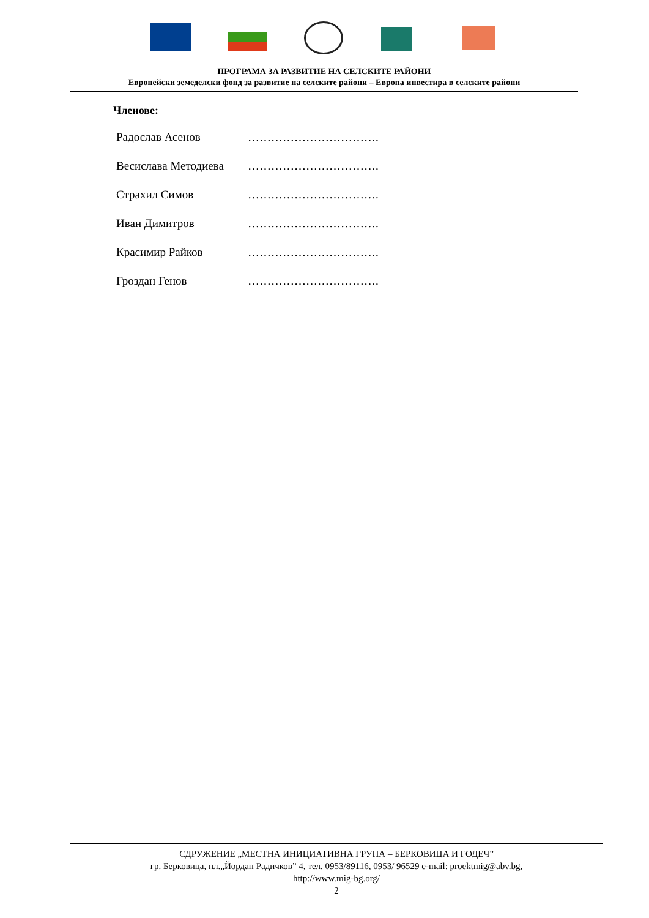ПРОГРАМА ЗА РАЗВИТИЕ НА СЕЛСКИТЕ РАЙОНИ
Европейски земеделски фонд за развитие на селските райони – Европа инвестира в селските райони
Членове:
Радослав Асенов …………………………….
Весислава Методиева …………………………….
Страхил Симов …………………………….
Иван Димитров …………………………….
Красимир Райков …………………………….
Гроздан Генов …………………………….
СДРУЖЕНИЕ „МЕСТНА ИНИЦИАТИВНА ГРУПА – БЕРКОВИЦА И ГОДЕЧ”
гр. Берковица, пл.„Йордан Радичков” 4, тел. 0953/89116, 0953/ 96529 e-mail: proektmig@abv.bg,
http://www.mig-bg.org/
2